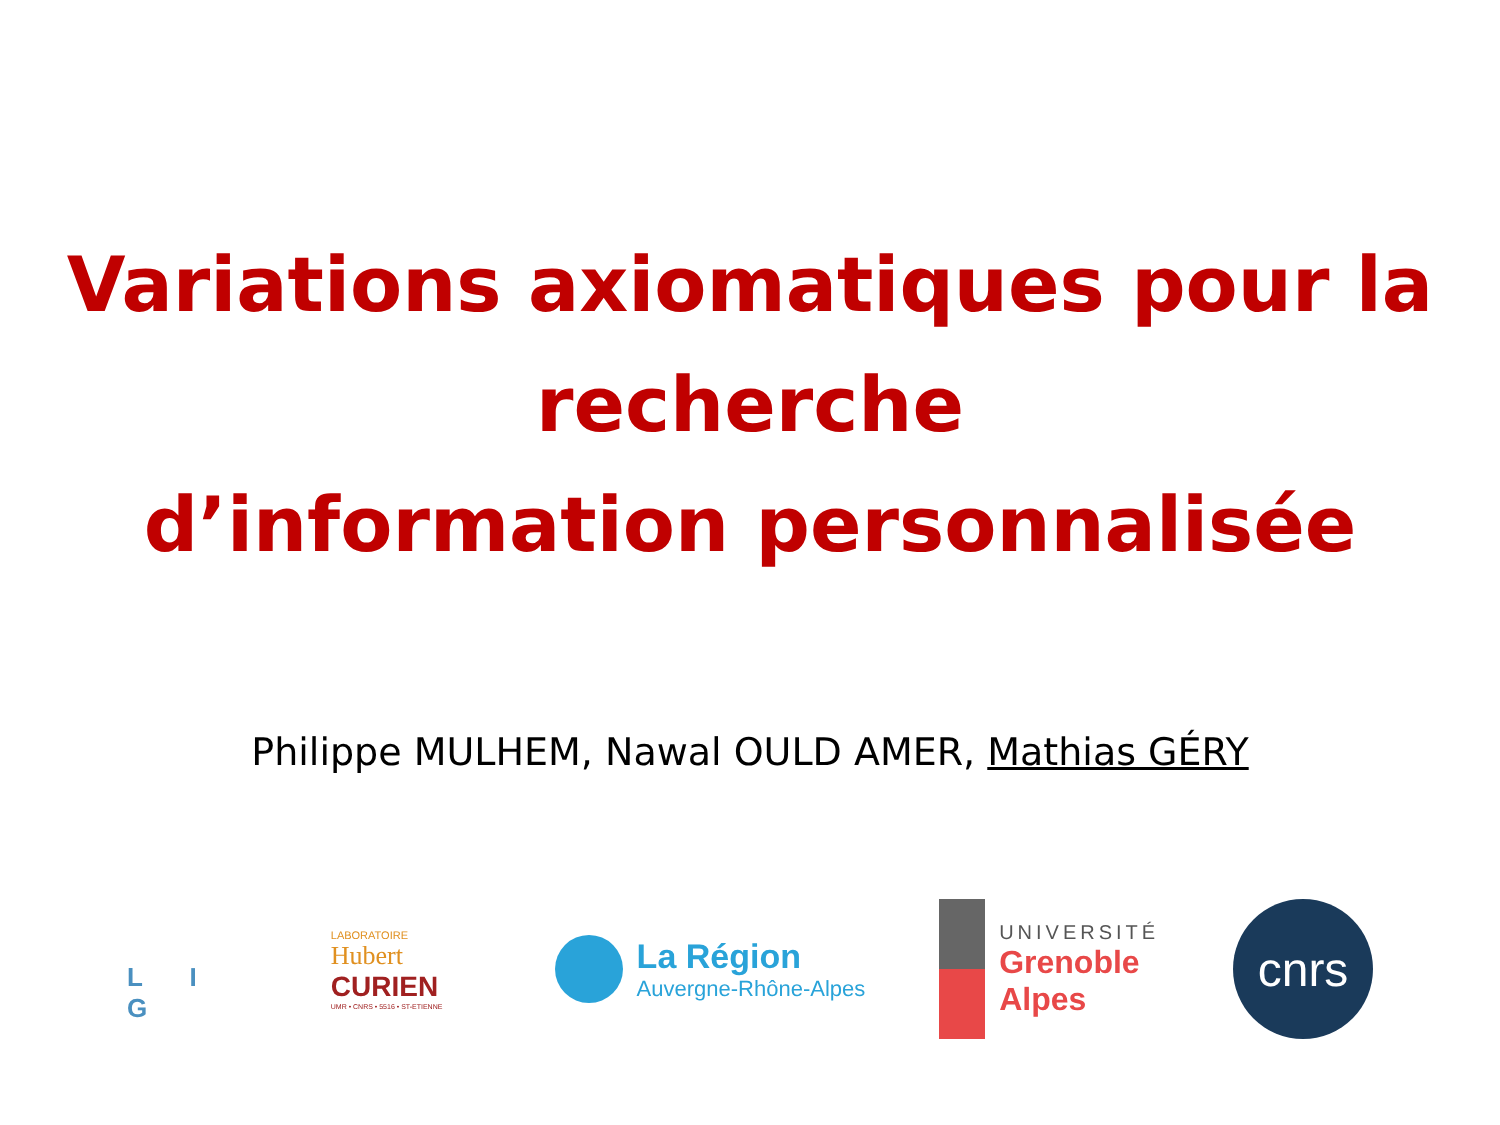Variations axiomatiques pour la
recherche
d’information personnalisée
Philippe MULHEM, Nawal OULD AMER, Mathias GÉRY
L I G
LABORATOIRE
Hubert
CURIEN
UMR • CNRS • 5516 • ST-ETIENNE
La Région
Auvergne-Rhône-Alpes
UNIVERSITÉ
Grenoble
Alpes
cnrs